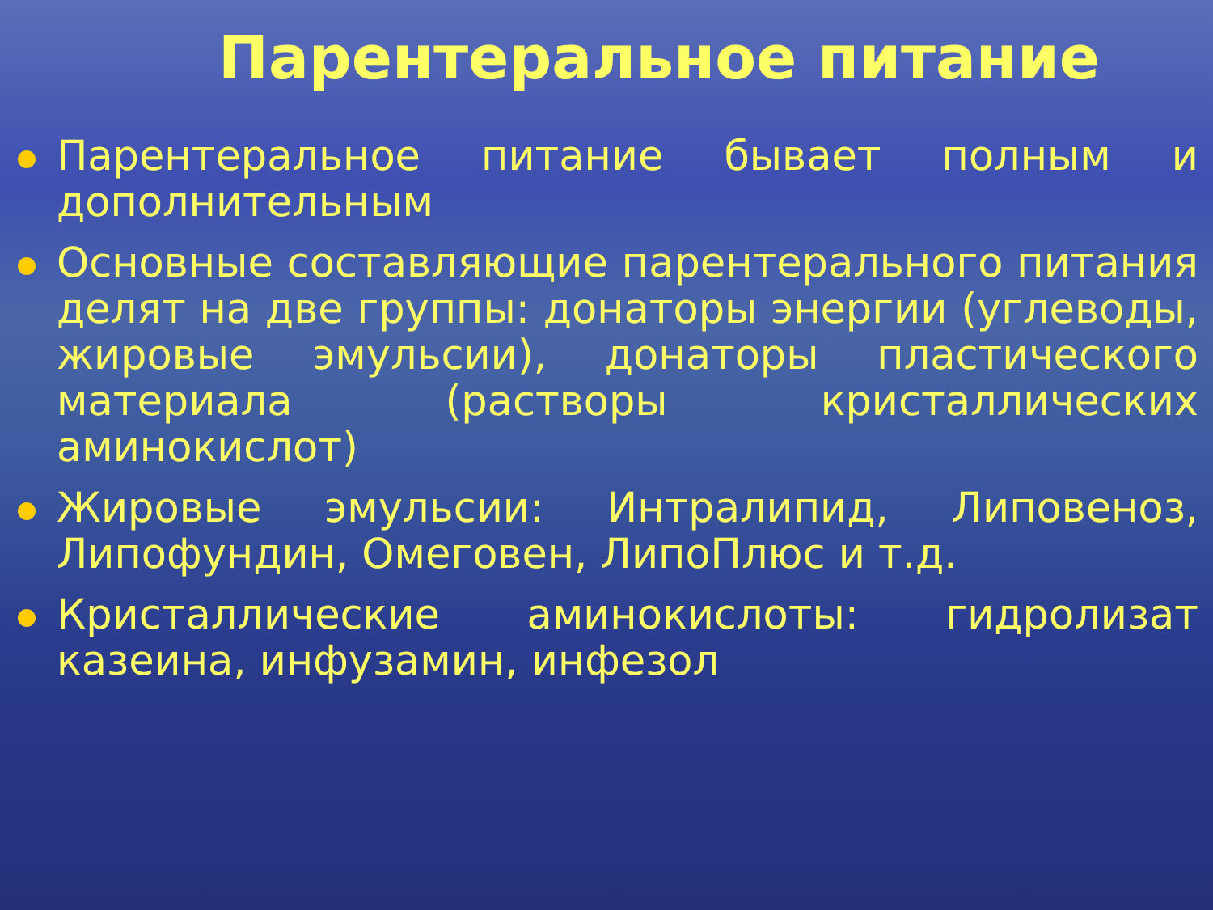Парентеральное питание
Парентеральное питание бывает полным и дополнительным
Основные составляющие парентерального питания делят на две группы: донаторы энергии (углеводы, жировые эмульсии), донаторы пластического материала (растворы кристаллических аминокислот)
Жировые эмульсии: Интралипид, Липовеноз, Липофундин, Омеговен, ЛипоПлюс и т.д.
Кристаллические аминокислоты: гидролизат казеина, инфузамин, инфезол